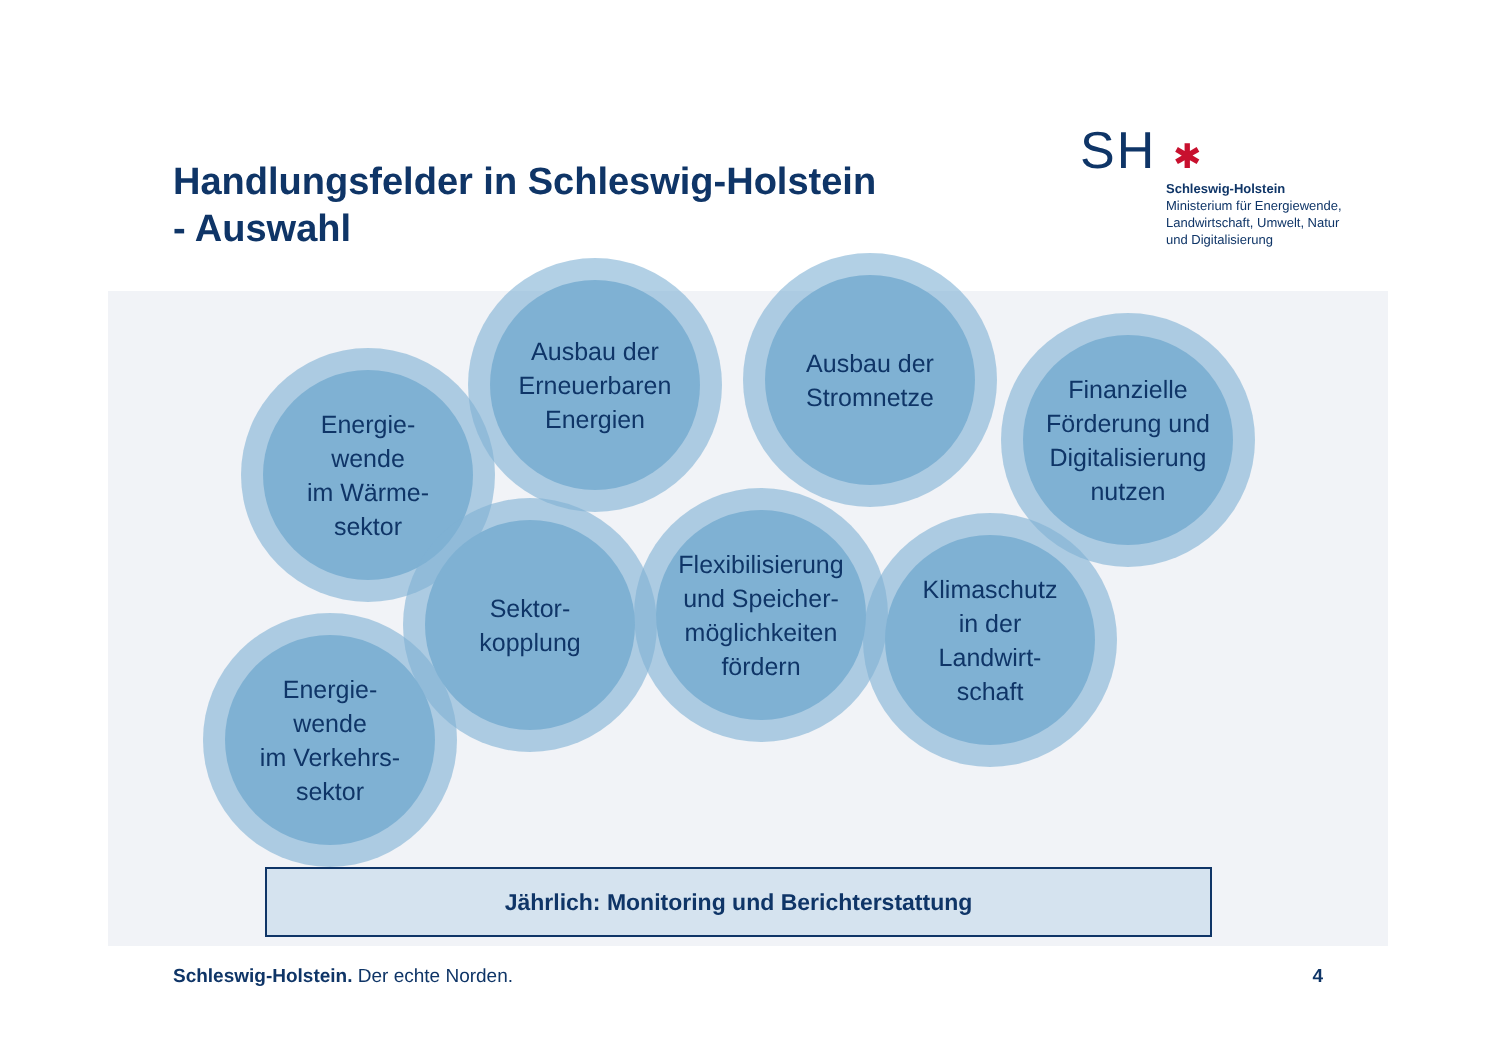Handlungsfelder in Schleswig-Holstein
- Auswahl
SH ✱
Schleswig-Holstein
Ministerium für Energiewende,
Landwirtschaft, Umwelt, Natur
und Digitalisierung
Energie-
wende
im Wärme-
sektor
Ausbau der
Erneuerbaren
Energien
Ausbau der
Stromnetze
Finanzielle
Förderung und
Digitalisierung
nutzen
Energie-
wende
im Verkehrs-
sektor
Sektor-
kopplung
Flexibilisierung
und Speicher-
möglichkeiten
fördern
Klimaschutz
in der
Landwirt-
schaft
Jährlich: Monitoring und Berichterstattung
Schleswig-Holstein. Der echte Norden. 4